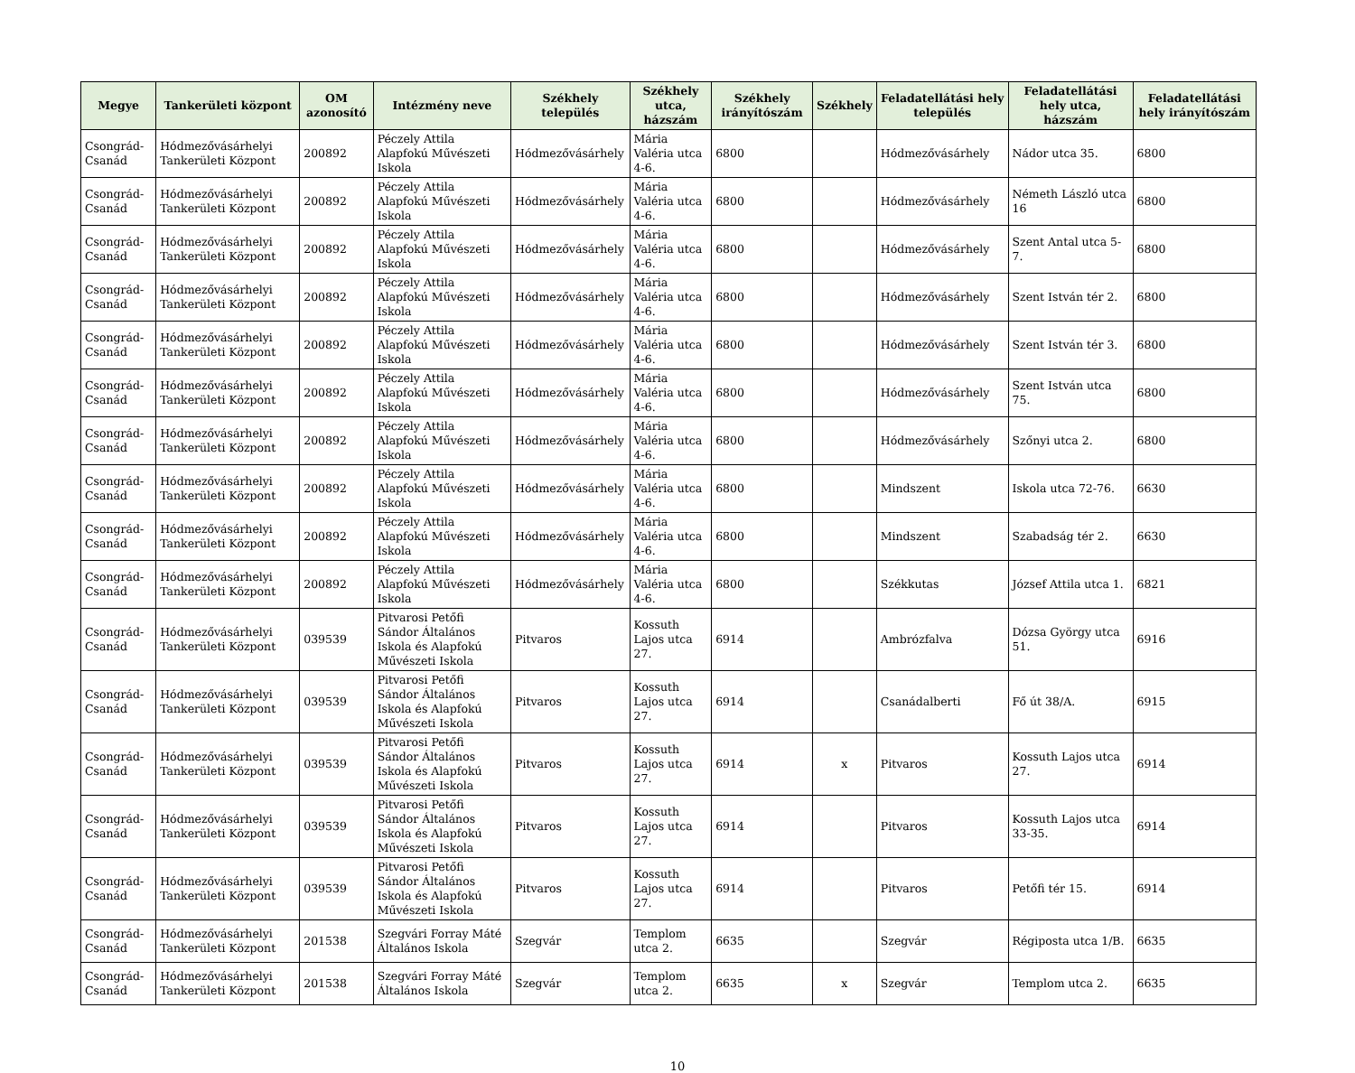| Megye | Tankerületi központ | OM azonosító | Intézmény neve | Székhely település | Székhely utca, házszám | Székhely irányítószám | Székhely | Feladatellátási hely település | Feladatellátási hely utca, házszám | Feladatellátási hely irányítószám |
| --- | --- | --- | --- | --- | --- | --- | --- | --- | --- | --- |
| Csongrád-Csanád | Hódmezővásárhelyi Tankerületi Központ | 200892 | Péczely Attila Alapfokú Művészeti Iskola | Hódmezővásárhely | Mária Valéria utca 4-6. | 6800 | | Hódmezővásárhely | Nádor utca 35. | 6800 |
| Csongrád-Csanád | Hódmezővásárhelyi Tankerületi Központ | 200892 | Péczely Attila Alapfokú Művészeti Iskola | Hódmezővásárhely | Mária Valéria utca 4-6. | 6800 | | Hódmezővásárhely | Németh László utca 16 | 6800 |
| Csongrád-Csanád | Hódmezővásárhelyi Tankerületi Központ | 200892 | Péczely Attila Alapfokú Művészeti Iskola | Hódmezővásárhely | Mária Valéria utca 4-6. | 6800 | | Hódmezővásárhely | Szent Antal utca 5-7. | 6800 |
| Csongrád-Csanád | Hódmezővásárhelyi Tankerületi Központ | 200892 | Péczely Attila Alapfokú Művészeti Iskola | Hódmezővásárhely | Mária Valéria utca 4-6. | 6800 | | Hódmezővásárhely | Szent István tér 2. | 6800 |
| Csongrád-Csanád | Hódmezővásárhelyi Tankerületi Központ | 200892 | Péczely Attila Alapfokú Művészeti Iskola | Hódmezővásárhely | Mária Valéria utca 4-6. | 6800 | | Hódmezővásárhely | Szent István tér 3. | 6800 |
| Csongrád-Csanád | Hódmezővásárhelyi Tankerületi Központ | 200892 | Péczely Attila Alapfokú Művészeti Iskola | Hódmezővásárhely | Mária Valéria utca 4-6. | 6800 | | Hódmezővásárhely | Szent István utca 75. | 6800 |
| Csongrád-Csanád | Hódmezővásárhelyi Tankerületi Központ | 200892 | Péczely Attila Alapfokú Művészeti Iskola | Hódmezővásárhely | Mária Valéria utca 4-6. | 6800 | | Hódmezővásárhely | Szőnyi utca 2. | 6800 |
| Csongrád-Csanád | Hódmezővásárhelyi Tankerületi Központ | 200892 | Péczely Attila Alapfokú Művészeti Iskola | Hódmezővásárhely | Mária Valéria utca 4-6. | 6800 | | Mindszent | Iskola utca 72-76. | 6630 |
| Csongrád-Csanád | Hódmezővásárhelyi Tankerületi Központ | 200892 | Péczely Attila Alapfokú Művészeti Iskola | Hódmezővásárhely | Mária Valéria utca 4-6. | 6800 | | Mindszent | Szabadság tér 2. | 6630 |
| Csongrád-Csanád | Hódmezővásárhelyi Tankerületi Központ | 200892 | Péczely Attila Alapfokú Művészeti Iskola | Hódmezővásárhely | Mária Valéria utca 4-6. | 6800 | | Székkutas | József Attila utca 1. | 6821 |
| Csongrád-Csanád | Hódmezővásárhelyi Tankerületi Központ | 039539 | Pitvarosi Petőfi Sándor Általános Iskola és Alapfokú Művészeti Iskola | Pitvaros | Kossuth Lajos utca 27. | 6914 | | Ambrózfalva | Dózsa György utca 51. | 6916 |
| Csongrád-Csanád | Hódmezővásárhelyi Tankerületi Központ | 039539 | Pitvarosi Petőfi Sándor Általános Iskola és Alapfokú Művészeti Iskola | Pitvaros | Kossuth Lajos utca 27. | 6914 | | Csanádalberti | Fő út 38/A. | 6915 |
| Csongrád-Csanád | Hódmezővásárhelyi Tankerületi Központ | 039539 | Pitvarosi Petőfi Sándor Általános Iskola és Alapfokú Művészeti Iskola | Pitvaros | Kossuth Lajos utca 27. | 6914 | x | Pitvaros | Kossuth Lajos utca 27. | 6914 |
| Csongrád-Csanád | Hódmezővásárhelyi Tankerületi Központ | 039539 | Pitvarosi Petőfi Sándor Általános Iskola és Alapfokú Művészeti Iskola | Pitvaros | Kossuth Lajos utca 27. | 6914 | | Pitvaros | Kossuth Lajos utca 33-35. | 6914 |
| Csongrád-Csanád | Hódmezővásárhelyi Tankerületi Központ | 039539 | Pitvarosi Petőfi Sándor Általános Iskola és Alapfokú Művészeti Iskola | Pitvaros | Kossuth Lajos utca 27. | 6914 | | Pitvaros | Petőfi tér 15. | 6914 |
| Csongrád-Csanád | Hódmezővásárhelyi Tankerületi Központ | 201538 | Szegvári Forray Máté Általános Iskola | Szegvár | Templom utca 2. | 6635 | | Szegvár | Régiposta utca 1/B. | 6635 |
| Csongrád-Csanád | Hódmezővásárhelyi Tankerületi Központ | 201538 | Szegvári Forray Máté Általános Iskola | Szegvár | Templom utca 2. | 6635 | x | Szegvár | Templom utca 2. | 6635 |
10